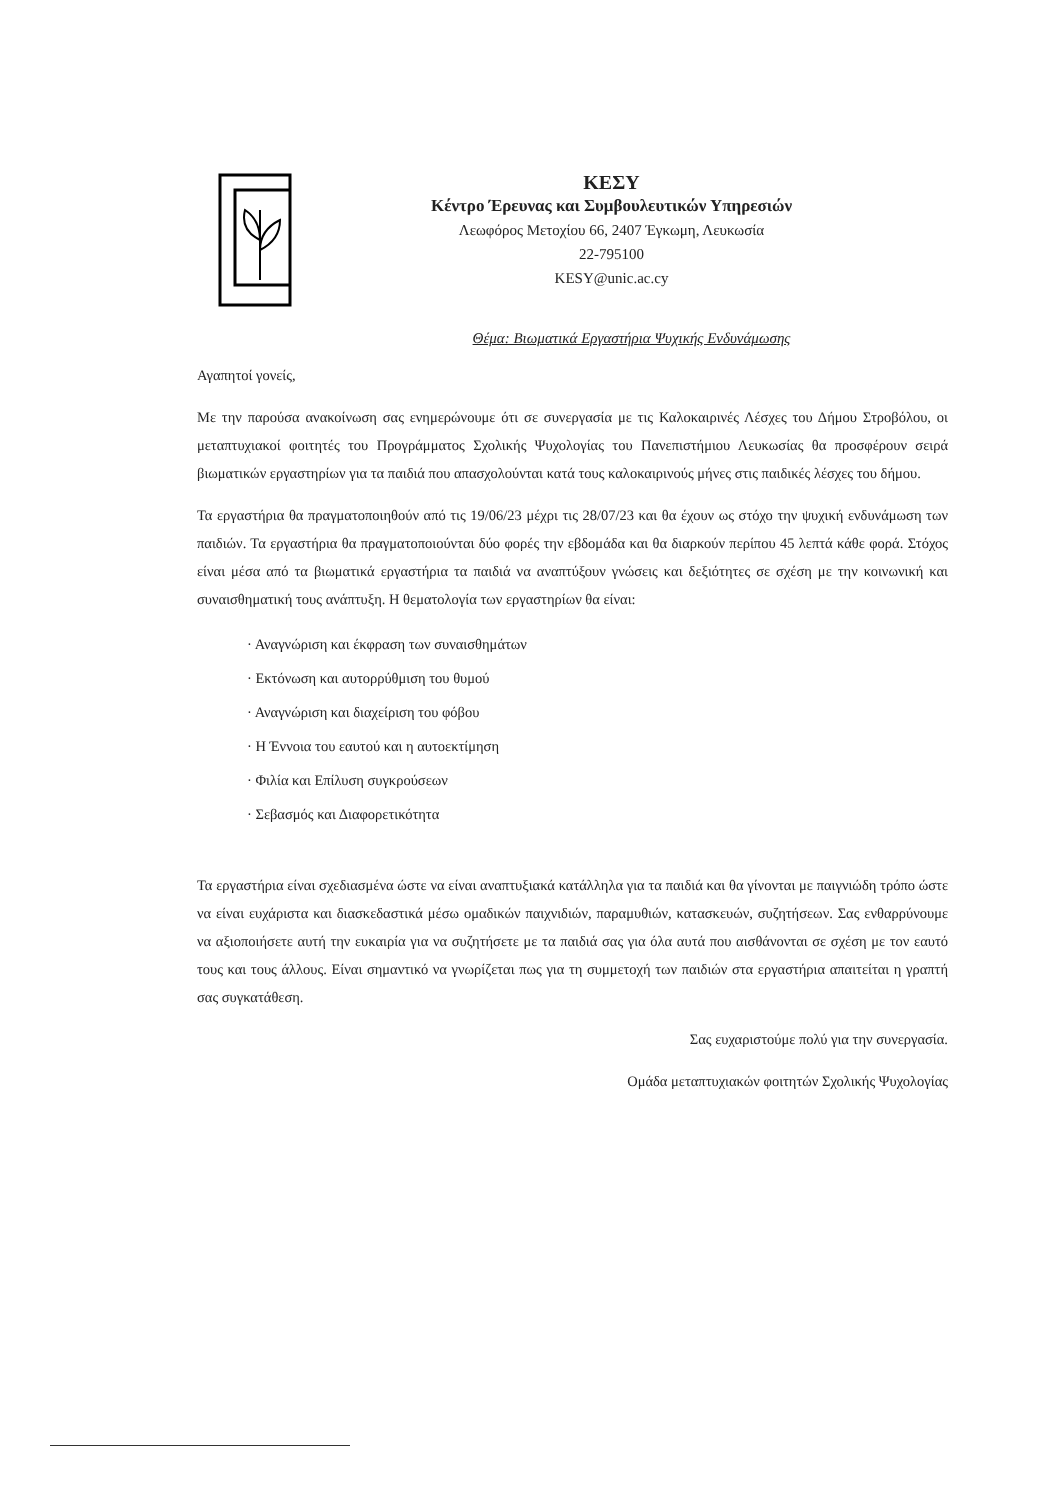ΚΕΣΥ
Κέντρο Έρευνας και Συμβουλευτικών Υπηρεσιών
Λεωφόρος Μετοχίου 66, 2407 Έγκωμη, Λευκωσία
22-795100
KESY@unic.ac.cy
Θέμα: Βιωματικά Εργαστήρια Ψυχικής Ενδυνάμωσης
Αγαπητοί γονείς,
Με την παρούσα ανακοίνωση σας ενημερώνουμε ότι σε συνεργασία με τις Καλοκαιρινές Λέσχες του Δήμου Στροβόλου, οι μεταπτυχιακοί φοιτητές του Προγράμματος Σχολικής Ψυχολογίας του Πανεπιστήμιου Λευκωσίας θα προσφέρουν σειρά βιωματικών εργαστηρίων για τα παιδιά που απασχολούνται κατά τους καλοκαιρινούς μήνες στις παιδικές λέσχες του δήμου.
Τα εργαστήρια θα πραγματοποιηθούν από τις 19/06/23 μέχρι τις 28/07/23 και θα έχουν ως στόχο την ψυχική ενδυνάμωση των παιδιών. Τα εργαστήρια θα πραγματοποιούνται δύο φορές την εβδομάδα και θα διαρκούν περίπου 45 λεπτά κάθε φορά. Στόχος είναι μέσα από τα βιωματικά εργαστήρια τα παιδιά να αναπτύξουν γνώσεις και δεξιότητες σε σχέση με την κοινωνική και συναισθηματική τους ανάπτυξη. Η θεματολογία των εργαστηρίων θα είναι:
· Αναγνώριση και έκφραση των συναισθημάτων
· Εκτόνωση και αυτορρύθμιση του θυμού
· Αναγνώριση και διαχείριση του φόβου
· Η Έννοια του εαυτού και η αυτοεκτίμηση
· Φιλία και Επίλυση συγκρούσεων
· Σεβασμός και Διαφορετικότητα
Τα εργαστήρια είναι σχεδιασμένα ώστε να είναι αναπτυξιακά κατάλληλα για τα παιδιά και θα γίνονται με παιγνιώδη τρόπο ώστε να είναι ευχάριστα και διασκεδαστικά μέσω ομαδικών παιχνιδιών, παραμυθιών, κατασκευών, συζητήσεων. Σας ενθαρρύνουμε να αξιοποιήσετε αυτή την ευκαιρία για να συζητήσετε με τα παιδιά σας για όλα αυτά που αισθάνονται σε σχέση με τον εαυτό τους και τους άλλους. Είναι σημαντικό να γνωρίζεται πως για τη συμμετοχή των παιδιών στα εργαστήρια απαιτείται η γραπτή σας συγκατάθεση.
Σας ευχαριστούμε πολύ για την συνεργασία.
Ομάδα μεταπτυχιακών φοιτητών Σχολικής Ψυχολογίας